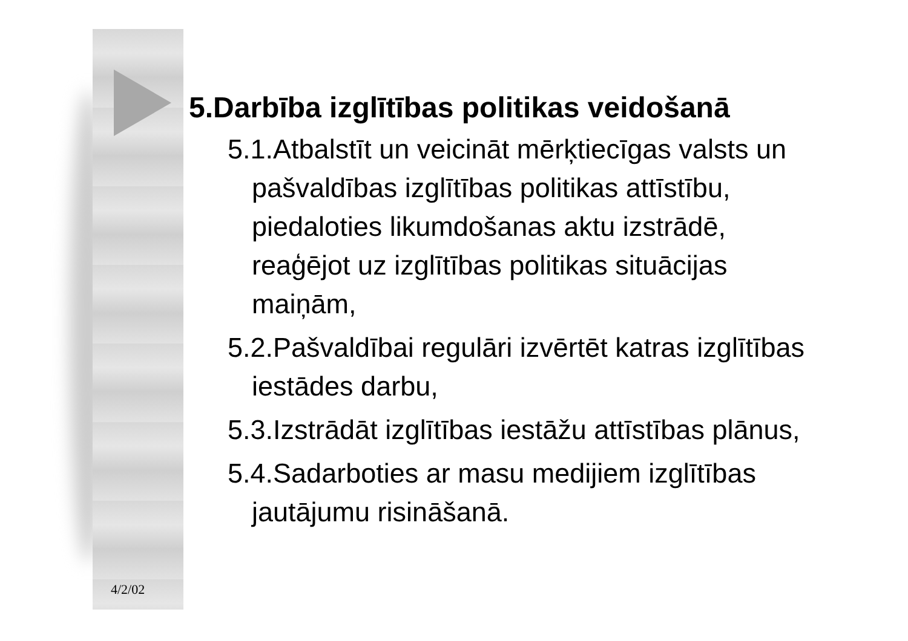5.Darbība izglītības politikas veidošanā
5.1.Atbalstīt un veicināt mērķtiecīgas valsts un pašvaldības izglītības politikas attīstību, piedaloties likumdošanas aktu izstrādē, reaģējot uz izglītības politikas situācijas maiņām,
5.2.Pašvaldībai regulāri izvērtēt katras izglītības iestādes darbu,
5.3.Izstrādāt izglītības iestāžu attīstības plānus,
5.4.Sadarboties ar masu medijiem izglītības jautājumu risināšanā.
4/2/02